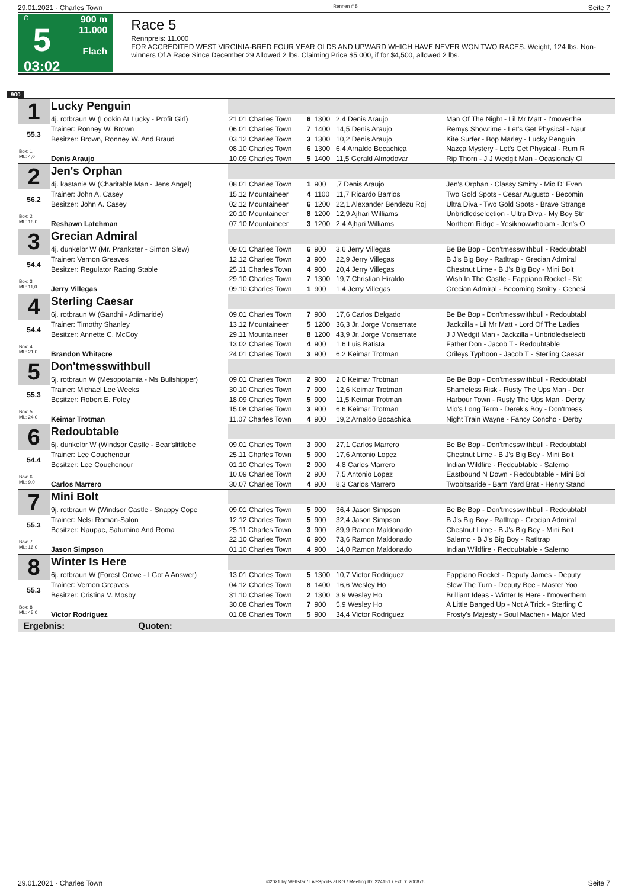29.01.2021 - Charles Town Rennen # 5 Seite 7
G
5
03:02
900 m
11.000
Flach
Race 5
Rennpreis: 11.000
FOR ACCREDITED WEST VIRGINIA-BRED FOUR YEAR OLDS AND UPWARD WHICH HAVE NEVER WON TWO RACES. Weight, 124 lbs. Non-winners Of A Race Since December 29 Allowed 2 lbs. Claiming Price $5,000, if for $4,500, allowed 2 lbs.
900
| 1 | Lucky Penguin | | | | | |
| | 4j. rotbraun W (Lookin At Lucky - Profit Girl) | 21.01 Charles Town | 6 | 1300 | 2,4 Denis Araujo | Man Of The Night - Lil Mr Matt - I'moverthe |
| 55.3 | Trainer: Ronney W. Brown | 06.01 Charles Town | 7 | 1400 | 14,5 Denis Araujo | Remys Showtime - Let's Get Physical - Naut |
| | Besitzer: Brown, Ronney W. And Braud | 03.12 Charles Town | 3 | 1300 | 10,2 Denis Araujo | Kite Surfer - Bop Marley - Lucky Penguin |
| Box: 1 ML: 4,0 | | 08.10 Charles Town | 6 | 1300 | 6,4 Arnaldo Bocachica | Nazca Mystery - Let's Get Physical - Rum R |
| | Denis Araujo | 10.09 Charles Town | 5 | 1400 | 11,5 Gerald Almodovar | Rip Thorn - J J Wedgit Man - Ocasionaly Cl |
| 2 | Jen's Orphan | | | | | |
| | 4j. kastanie W (Charitable Man - Jens Angel) | 08.01 Charles Town | 1 | 900 | ,7 Denis Araujo | Jen's Orphan - Classy Smitty - Mio D' Even |
| 56.2 | Trainer: John A. Casey | 15.12 Mountaineer | 4 | 1100 | 11,7 Ricardo Barrios | Two Gold Spots - Cesar Augusto - Becomin |
| | Besitzer: John A. Casey | 02.12 Mountaineer | 6 | 1200 | 22,1 Alexander Bendezu Roj | Ultra Diva - Two Gold Spots - Brave Strange |
| Box: 2 ML: 16,0 | | 20.10 Mountaineer | 8 | 1200 | 12,9 Ajhari Williams | Unbridledselection - Ultra Diva - My Boy Str |
| | Reshawn Latchman | 07.10 Mountaineer | 3 | 1200 | 2,4 Ajhari Williams | Northern Ridge - Yesiknowwhoiam - Jen's O |
| 3 | Grecian Admiral | | | | | |
| | 4j. dunkelbr W (Mr. Prankster - Simon Slew) | 09.01 Charles Town | 6 | 900 | 3,6 Jerry Villegas | Be Be Bop - Don'tmesswithbull - Redoubtabl |
| 54.4 | Trainer: Vernon Greaves | 12.12 Charles Town | 3 | 900 | 22,9 Jerry Villegas | B J's Big Boy - Ratltrap - Grecian Admiral |
| | Besitzer: Regulator Racing Stable | 25.11 Charles Town | 4 | 900 | 20,4 Jerry Villegas | Chestnut Lime - B J's Big Boy - Mini Bolt |
| Box: 3 ML: 11,0 | | 29.10 Charles Town | 7 | 1300 | 19,7 Christian Hiraldo | Wish In The Castle - Fappiano Rocket - Sle |
| | Jerry Villegas | 09.10 Charles Town | 1 | 900 | 1,4 Jerry Villegas | Grecian Admiral - Becoming Smitty - Genesi |
| 4 | Sterling Caesar | | | | | |
| | 6j. rotbraun W (Gandhi - Adimaride) | 09.01 Charles Town | 7 | 900 | 17,6 Carlos Delgado | Be Be Bop - Don'tmesswithbull - Redoubtabl |
| 54.4 | Trainer: Timothy Shanley | 13.12 Mountaineer | 5 | 1200 | 36,3 Jr. Jorge Monserrate | Jackzilla - Lil Mr Matt - Lord Of The Ladies |
| | Besitzer: Annette C. McCoy | 29.11 Mountaineer | 8 | 1200 | 43,9 Jr. Jorge Monserrate | J J Wedgit Man - Jackzilla - Unbridledselecti |
| Box: 4 ML: 21,0 | | 13.02 Charles Town | 4 | 900 | 1,6 Luis Batista | Father Don - Jacob T - Redoubtable |
| | Brandon Whitacre | 24.01 Charles Town | 3 | 900 | 6,2 Keimar Trotman | Orileys Typhoon - Jacob T - Sterling Caesar |
| 5 | Don'tmesswithbull | | | | | |
| | 5j. rotbraun W (Mesopotamia - Ms Bullshipper) | 09.01 Charles Town | 2 | 900 | 2,0 Keimar Trotman | Be Be Bop - Don'tmesswithbull - Redoubtabl |
| 55.3 | Trainer: Michael Lee Weeks | 30.10 Charles Town | 7 | 900 | 12,6 Keimar Trotman | Shameless Risk - Rusty The Ups Man - Der |
| | Besitzer: Robert E. Foley | 18.09 Charles Town | 5 | 900 | 11,5 Keimar Trotman | Harbour Town - Rusty The Ups Man - Derby |
| Box: 5 ML: 24,0 | | 15.08 Charles Town | 3 | 900 | 6,6 Keimar Trotman | Mio's Long Term - Derek's Boy - Don'tmess |
| | Keimar Trotman | 11.07 Charles Town | 4 | 900 | 19,2 Arnaldo Bocachica | Night Train Wayne - Fancy Concho - Derby |
| 6 | Redoubtable | | | | | |
| | 6j. dunkelbr W (Windsor Castle - Bear'slittlebe | 09.01 Charles Town | 3 | 900 | 27,1 Carlos Marrero | Be Be Bop - Don'tmesswithbull - Redoubtabl |
| 54.4 | Trainer: Lee Couchenour | 25.11 Charles Town | 5 | 900 | 17,6 Antonio Lopez | Chestnut Lime - B J's Big Boy - Mini Bolt |
| | Besitzer: Lee Couchenour | 01.10 Charles Town | 2 | 900 | 4,8 Carlos Marrero | Indian Wildfire - Redoubtable - Salerno |
| Box: 6 ML: 9,0 | | 10.09 Charles Town | 2 | 900 | 7,5 Antonio Lopez | Eastbound N Down - Redoubtable - Mini Bol |
| | Carlos Marrero | 30.07 Charles Town | 4 | 900 | 8,3 Carlos Marrero | Twobitsaride - Barn Yard Brat - Henry Stand |
| 7 | Mini Bolt | | | | | |
| | 9j. rotbraun W (Windsor Castle - Snappy Cope | 09.01 Charles Town | 5 | 900 | 36,4 Jason Simpson | Be Be Bop - Don'tmesswithbull - Redoubtabl |
| 55.3 | Trainer: Nelsi Roman-Salon | 12.12 Charles Town | 5 | 900 | 32,4 Jason Simpson | B J's Big Boy - Ratltrap - Grecian Admiral |
| | Besitzer: Naupac, Saturnino And Roma | 25.11 Charles Town | 3 | 900 | 89,9 Ramon Maldonado | Chestnut Lime - B J's Big Boy - Mini Bolt |
| Box: 7 ML: 16,0 | | 22.10 Charles Town | 6 | 900 | 73,6 Ramon Maldonado | Salerno - B J's Big Boy - Ratltrap |
| | Jason Simpson | 01.10 Charles Town | 4 | 900 | 14,0 Ramon Maldonado | Indian Wildfire - Redoubtable - Salerno |
| 8 | Winter Is Here | | | | | |
| | 6j. rotbraun W (Forest Grove - I Got A Answer) | 13.01 Charles Town | 5 | 1300 | 10,7 Victor Rodriguez | Fappiano Rocket - Deputy James - Deputy |
| 55.3 | Trainer: Vernon Greaves | 04.12 Charles Town | 8 | 1400 | 16,6 Wesley Ho | Slew The Turn - Deputy Bee - Master Yoo |
| | Besitzer: Cristina V. Mosby | 31.10 Charles Town | 2 | 1300 | 3,9 Wesley Ho | Brilliant Ideas - Winter Is Here - I'moverthem |
| Box: 8 ML: 45,0 | | 30.08 Charles Town | 7 | 900 | 5,9 Wesley Ho | A Little Banged Up - Not A Trick - Sterling C |
| | Victor Rodriguez | 01.08 Charles Town | 5 | 900 | 34,4 Victor Rodriguez | Frosty's Majesty - Soul Machen - Major Med |
Ergebnis: Quoten:
29.01.2021 - Charles Town ©2021 by Wettstar / LiveSports.at KG / Meeting ID: 224151 / ExtID: 200876 Seite 7